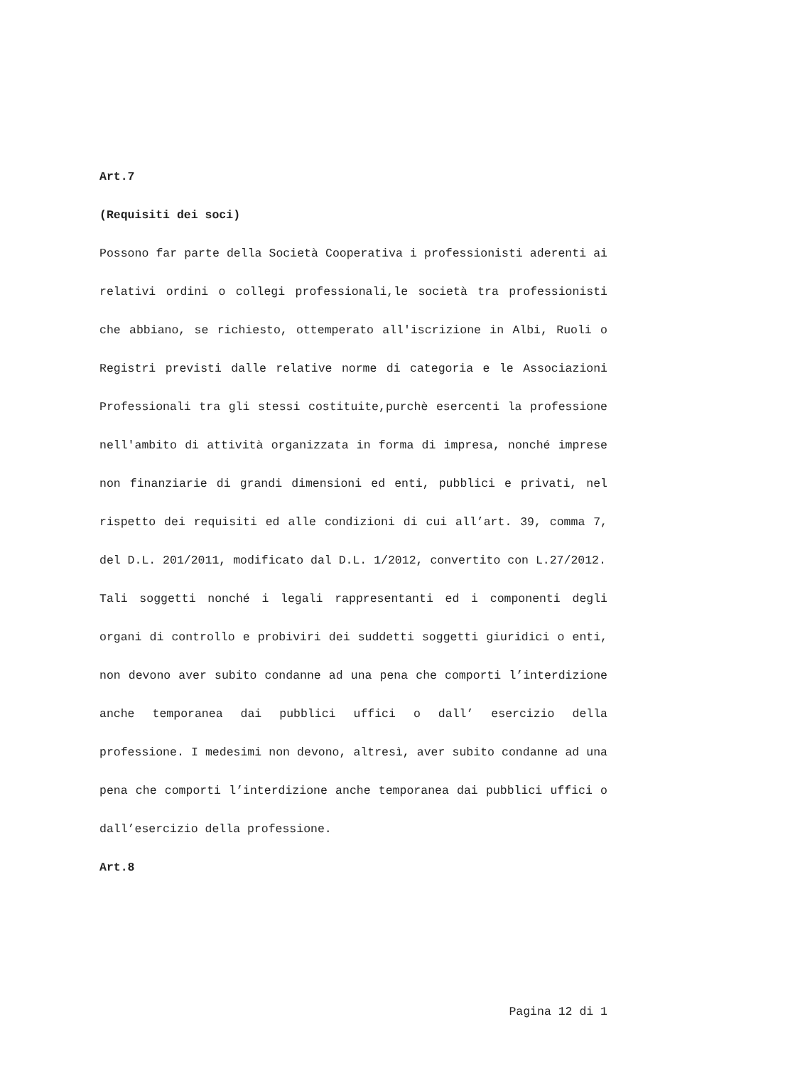Art.7
(Requisiti dei soci)
Possono far parte della Società Cooperativa i professionisti aderenti ai relativi ordini o collegi professionali,le società tra professionisti che abbiano, se richiesto, ottemperato all'iscrizione in Albi, Ruoli o Registri previsti dalle relative norme di categoria e le Associazioni Professionali tra gli stessi costituite,purchè esercenti la professione nell'ambito di attività organizzata in forma di impresa, nonché imprese non finanziarie di grandi dimensioni ed enti, pubblici e privati, nel rispetto dei requisiti ed alle condizioni di cui all’art. 39, comma 7, del D.L. 201/2011, modificato dal D.L. 1/2012, convertito con L.27/2012.
Tali soggetti nonché i legali rappresentanti ed i componenti degli organi di controllo e probiviri dei suddetti soggetti giuridici o enti, non devono aver subito condanne ad una pena che comporti l’interdizione anche temporanea dai pubblici uffici o dall’ esercizio della professione. I medesimi non devono, altresì, aver subito condanne ad una pena che comporti l’interdizione anche temporanea dai pubblici uffici o dall’esercizio della professione.
Art.8
Pagina 12 di 1